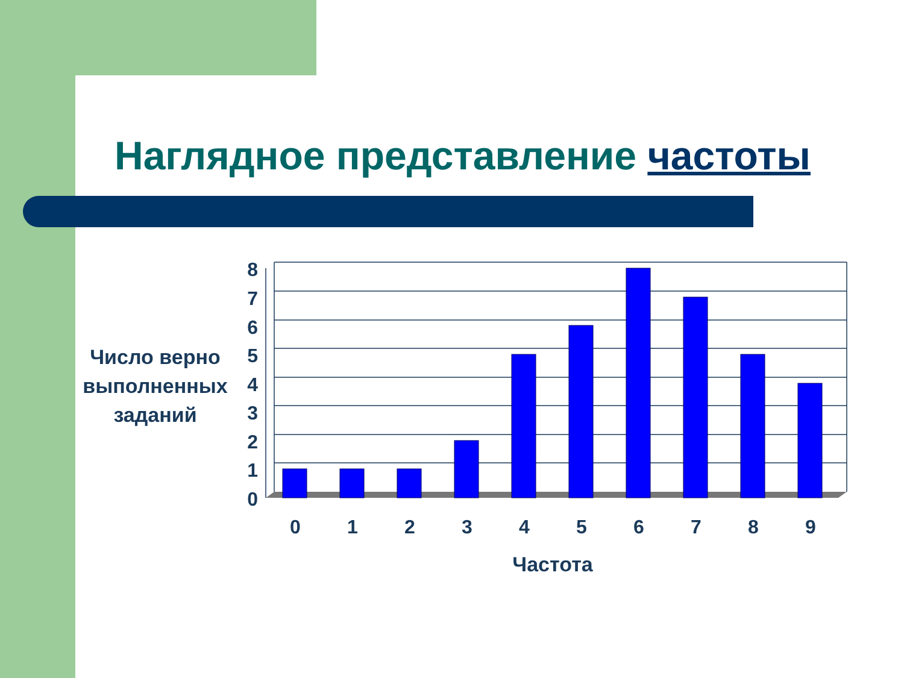Наглядное представление частоты
Число верно выполненных заданий
8
7
6
5
4
3
2
1
0
0
1
2
3
4
5
6
7
8
9
Частота